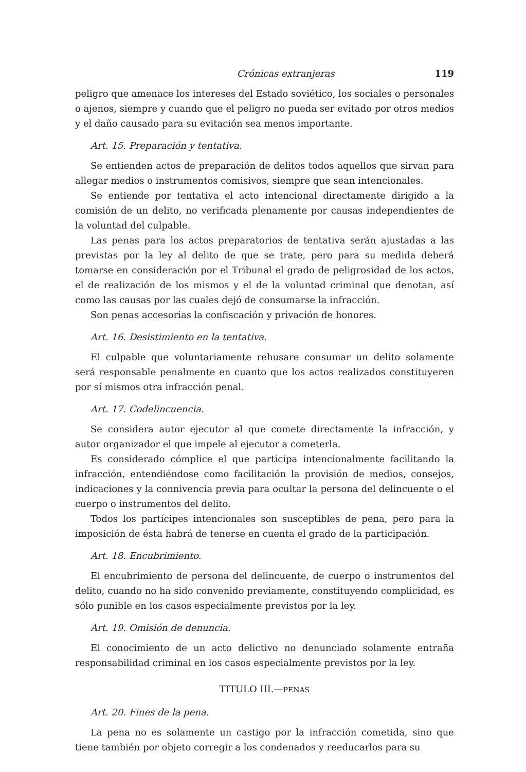Crónicas extranjeras 119
peligro que amenace los intereses del Estado soviético, los sociales o personales o ajenos, siempre y cuando que el peligro no pueda ser evitado por otros medios y el daño causado para su evitación sea menos importante.
Art. 15. Preparación y tentativa.
Se entienden actos de preparación de delitos todos aquellos que sirvan para allegar medios o instrumentos comisivos, siempre que sean intencionales.
Se entiende por tentativa el acto intencional directamente dirigido a la comisión de un delito, no verificada plenamente por causas independientes de la voluntad del culpable.
Las penas para los actos preparatorios de tentativa serán ajustadas a las previstas por la ley al delito de que se trate, pero para su medida deberá tomarse en consideración por el Tribunal el grado de peligrosidad de los actos, el de realización de los mismos y el de la voluntad criminal que denotan, así como las causas por las cuales dejó de consumarse la infracción.
Son penas accesorias la confiscación y privación de honores.
Art. 16. Desistimiento en la tentativa.
El culpable que voluntariamente rehusare consumar un delito solamente será responsable penalmente en cuanto que los actos realizados constituyeren por sí mismos otra infracción penal.
Art. 17. Codelincuencia.
Se considera autor ejecutor al que comete directamente la infracción, y autor organizador el que impele al ejecutor a cometerla.
Es considerado cómplice el que participa intencionalmente facilitando la infracción, entendiéndose como facilitación la provisión de medios, consejos, indicaciones y la connivencia previa para ocultar la persona del delincuente o el cuerpo o instrumentos del delito.
Todos los partícipes intencionales son susceptibles de pena, pero para la imposición de ésta habrá de tenerse en cuenta el grado de la participación.
Art. 18. Encubrimiento.
El encubrimiento de persona del delincuente, de cuerpo o instrumentos del delito, cuando no ha sido convenido previamente, constituyendo complicidad, es sólo punible en los casos especialmente previstos por la ley.
Art. 19. Omisión de denuncia.
El conocimiento de un acto delictivo no denunciado solamente entraña responsabilidad criminal en los casos especialmente previstos por la ley.
TITULO III.—PENAS
Art. 20. Fines de la pena.
La pena no es solamente un castigo por la infracción cometida, sino que tiene también por objeto corregir a los condenados y reeducarlos para su